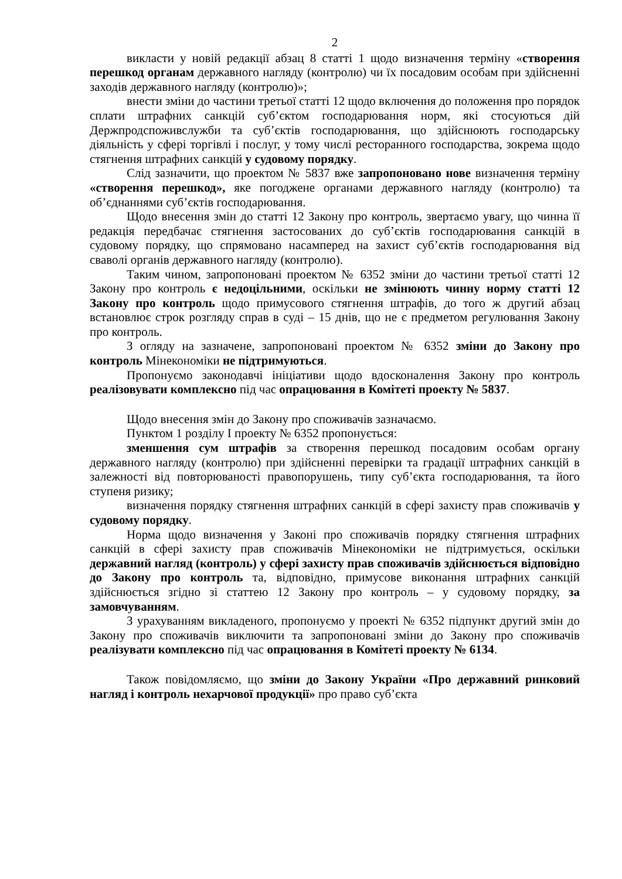2
викласти у новій редакції абзац 8 статті 1 щодо визначення терміну «створення перешкод органам державного нагляду (контролю) чи їх посадовим особам при здійсненні заходів державного нагляду (контролю)»;
внести зміни до частини третьої статті 12 щодо включення до положення про порядок сплати штрафних санкцій суб’єктом господарювання норм, які стосуються дій Держпродспоживслужби та суб’єктів господарювання, що здійснюють господарську діяльність у сфері торгівлі і послуг, у тому числі ресторанного господарства, зокрема щодо стягнення штрафних санкцій у судовому порядку.
Слід зазначити, що проектом № 5837 вже запропоновано нове визначення терміну «створення перешкод», яке погоджене органами державного нагляду (контролю) та об’єднаннями суб’єктів господарювання.
Щодо внесення змін до статті 12 Закону про контроль, звертаємо увагу, що чинна її редакція передбачає стягнення застосованих до суб’єктів господарювання санкцій в судовому порядку, що спрямовано насамперед на захист суб’єктів господарювання від сваволі органів державного нагляду (контролю).
Таким чином, запропоновані проектом № 6352 зміни до частини третьої статті 12 Закону про контроль є недоцільними, оскільки не змінюють чинну норму статті 12 Закону про контроль щодо примусового стягнення штрафів, до того ж другий абзац встановлює строк розгляду справ в суді – 15 днів, що не є предметом регулювання Закону про контроль.
З огляду на зазначене, запропоновані проектом № 6352 зміни до Закону про контроль Мінекономіки не підтримуються.
Пропонуємо законодавчі ініціативи щодо вдосконалення Закону про контроль реалізовувати комплексно під час опрацювання в Комітеті проекту № 5837.
Щодо внесення змін до Закону про споживачів зазначаємо.
Пунктом 1 розділу І проекту № 6352 пропонується:
зменшення сум штрафів за створення перешкод посадовим особам органу державного нагляду (контролю) при здійсненні перевірки та градації штрафних санкцій в залежності від повторюваності правопорушень, типу суб’єкта господарювання, та його ступеня ризику;
визначення порядку стягнення штрафних санкцій в сфері захисту прав споживачів у судовому порядку.
Норма щодо визначення у Законі про споживачів порядку стягнення штрафних санкцій в сфері захисту прав споживачів Мінекономіки не підтримується, оскільки державний нагляд (контроль) у сфері захисту прав споживачів здійснюється відповідно до Закону про контроль та, відповідно, примусове виконання штрафних санкцій здійснюється згідно зі статтею 12 Закону про контроль – у судовому порядку, за замовчуванням.
З урахуванням викладеного, пропонуємо у проекті № 6352 підпункт другий змін до Закону про споживачів виключити та запропоновані зміни до Закону про споживачів реалізувати комплексно під час опрацювання в Комітеті проекту № 6134.
Також повідомляємо, що зміни до Закону України «Про державний ринковий нагляд і контроль нехарчової продукції» про право суб’єкта